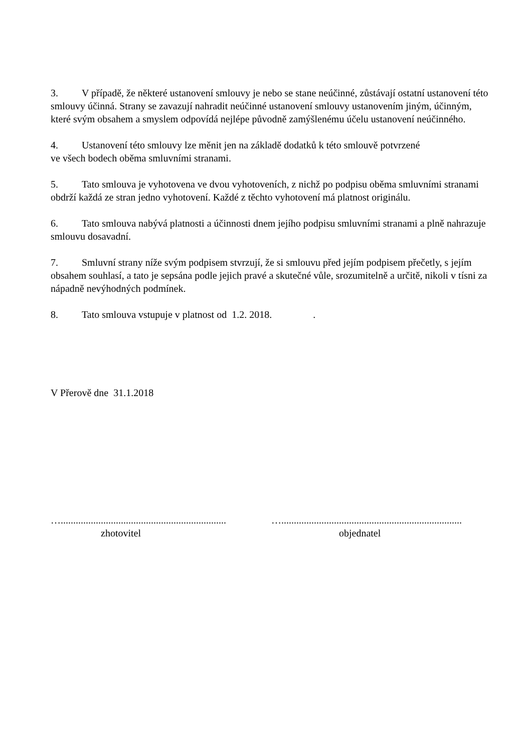3. V případě, že některé ustanovení smlouvy je nebo se stane neúčinné, zůstávají ostatní ustanovení této smlouvy účinná. Strany se zavazují nahradit neúčinné ustanovení smlouvy ustanovením jiným, účinným, které svým obsahem a smyslem odpovídá nejlépe původně zamýšlenému účelu ustanovení neúčinného.
4. Ustanovení této smlouvy lze měnit jen na základě dodatků k této smlouvě potvrzené
ve všech bodech oběma smluvními stranami.
5. Tato smlouva je vyhotovena ve dvou vyhotoveních, z nichž po podpisu oběma smluvními stranami obdrží každá ze stran jedno vyhotovení. Každé z těchto vyhotovení má platnost originálu.
6. Tato smlouva nabývá platnosti a účinnosti dnem jejího podpisu smluvními stranami a plně nahrazuje smlouvu dosavadní.
7. Smluvní strany níže svým podpisem stvrzují, že si smlouvu před jejím podpisem přečetly, s jejím obsahem souhlasí, a tato je sepsána podle jejich pravé a skutečné vůle, srozumitelně a určitě, nikoli v tísni za nápadně nevýhodných podmínek.
8. Tato smlouva vstupuje v platnost od 1.2. 2018..
V Přerově dne 31.1.2018
…..................................................................
…........................................................................
zhotovitel objednatel